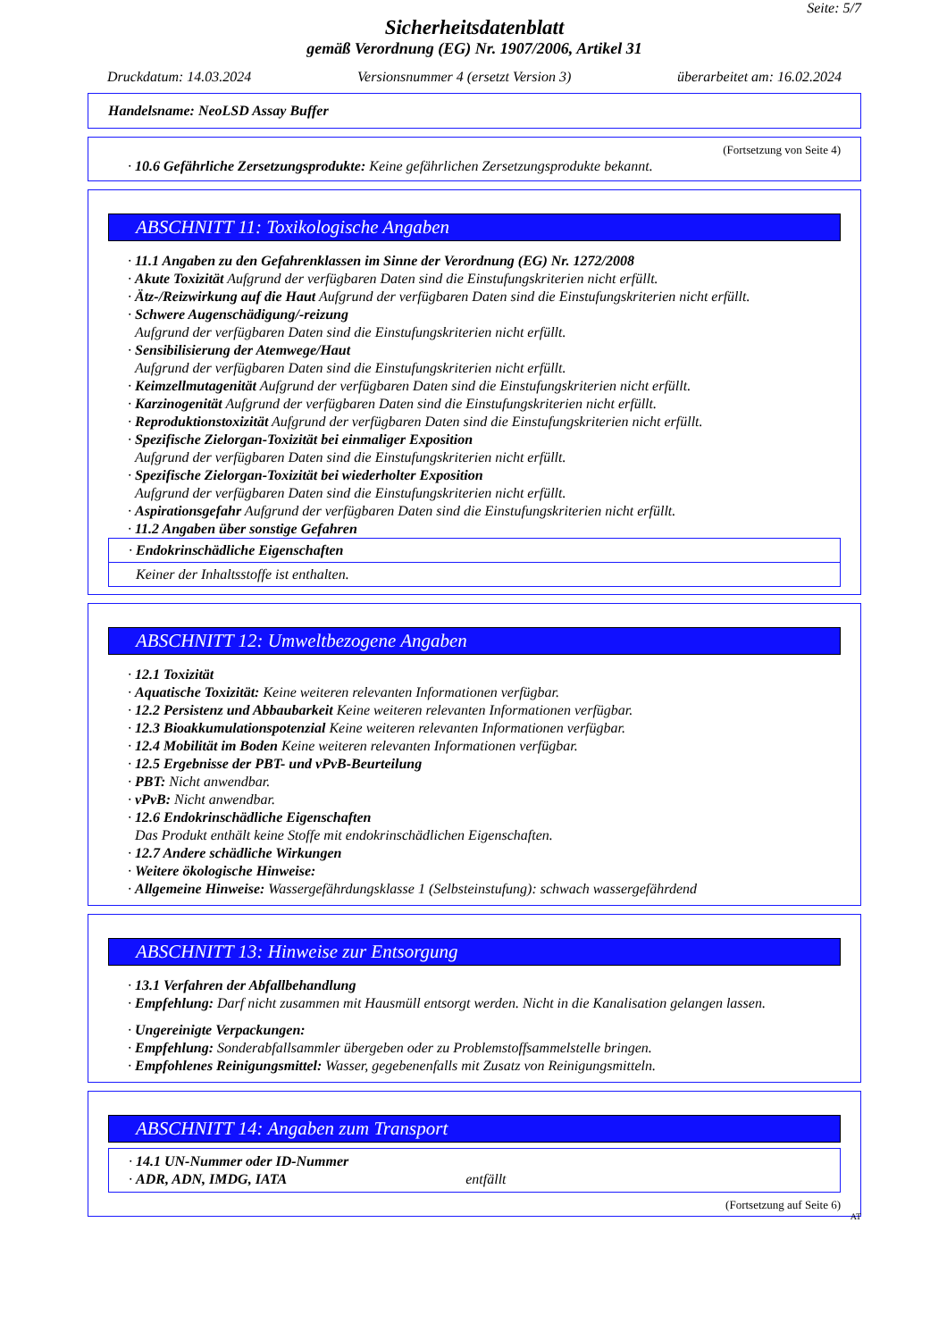Seite: 5/7
Sicherheitsdatenblatt
gemäß Verordnung (EG) Nr. 1907/2006, Artikel 31
Druckdatum: 14.03.2024 Versionsnummer 4 (ersetzt Version 3) überarbeitet am: 16.02.2024
Handelsname: NeoLSD Assay Buffer
(Fortsetzung von Seite 4)
· 10.6 Gefährliche Zersetzungsprodukte: Keine gefährlichen Zersetzungsprodukte bekannt.
ABSCHNITT 11: Toxikologische Angaben
· 11.1 Angaben zu den Gefahrenklassen im Sinne der Verordnung (EG) Nr. 1272/2008
· Akute Toxizität Aufgrund der verfügbaren Daten sind die Einstufungskriterien nicht erfüllt.
· Ätz-/Reizwirkung auf die Haut Aufgrund der verfügbaren Daten sind die Einstufungskriterien nicht erfüllt.
· Schwere Augenschädigung/-reizung
Aufgrund der verfügbaren Daten sind die Einstufungskriterien nicht erfüllt.
· Sensibilisierung der Atemwege/Haut
Aufgrund der verfügbaren Daten sind die Einstufungskriterien nicht erfüllt.
· Keimzellmutagenität Aufgrund der verfügbaren Daten sind die Einstufungskriterien nicht erfüllt.
· Karzinogenität Aufgrund der verfügbaren Daten sind die Einstufungskriterien nicht erfüllt.
· Reproduktionstoxizität Aufgrund der verfügbaren Daten sind die Einstufungskriterien nicht erfüllt.
· Spezifische Zielorgan-Toxizität bei einmaliger Exposition
Aufgrund der verfügbaren Daten sind die Einstufungskriterien nicht erfüllt.
· Spezifische Zielorgan-Toxizität bei wiederholter Exposition
Aufgrund der verfügbaren Daten sind die Einstufungskriterien nicht erfüllt.
· Aspirationsgefahr Aufgrund der verfügbaren Daten sind die Einstufungskriterien nicht erfüllt.
· 11.2 Angaben über sonstige Gefahren
· Endokrinschädliche Eigenschaften
Keiner der Inhaltsstoffe ist enthalten.
ABSCHNITT 12: Umweltbezogene Angaben
· 12.1 Toxizität
· Aquatische Toxizität: Keine weiteren relevanten Informationen verfügbar.
· 12.2 Persistenz und Abbaubarkeit Keine weiteren relevanten Informationen verfügbar.
· 12.3 Bioakkumulationspotenzial Keine weiteren relevanten Informationen verfügbar.
· 12.4 Mobilität im Boden Keine weiteren relevanten Informationen verfügbar.
· 12.5 Ergebnisse der PBT- und vPvB-Beurteilung
· PBT: Nicht anwendbar.
· vPvB: Nicht anwendbar.
· 12.6 Endokrinschädliche Eigenschaften
Das Produkt enthält keine Stoffe mit endokrinschädlichen Eigenschaften.
· 12.7 Andere schädliche Wirkungen
· Weitere ökologische Hinweise:
· Allgemeine Hinweise: Wassergefährdungsklasse 1 (Selbsteinstufung): schwach wassergefährdend
ABSCHNITT 13: Hinweise zur Entsorgung
· 13.1 Verfahren der Abfallbehandlung
· Empfehlung: Darf nicht zusammen mit Hausmüll entsorgt werden. Nicht in die Kanalisation gelangen lassen.
· Ungereinigte Verpackungen:
· Empfehlung: Sonderabfallsammler übergeben oder zu Problemstoffsammelstelle bringen.
· Empfohlenes Reinigungsmittel: Wasser, gegebenenfalls mit Zusatz von Reinigungsmitteln.
ABSCHNITT 14: Angaben zum Transport
· 14.1 UN-Nummer oder ID-Nummer
· ADR, ADN, IMDG, IATA entfällt
(Fortsetzung auf Seite 6)
AT